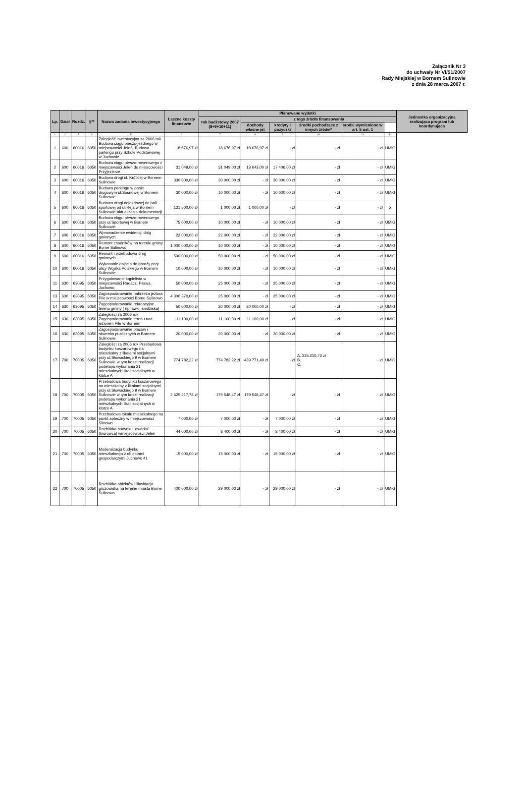Załącznik Nr 3
do uchwały Nr VI/51/2007
Rady Miejskiej w Bornem Sulinowie
z dnia 28 marca 2007 r.
| Lp. | Dział | Rozdz. | §** | Nazwa zadania inwestycyjnego | Łączne koszty finansowe | Planowane wydatki | | | | | | Jednostka organizacyjna realizująca program lub koordynująca |
| --- | --- | --- | --- | --- | --- | --- | --- | --- | --- | --- | --- | --- |
| | | | | | | rok budżetowy 2007 (8+9+10+11) | z tego źródła finansowania | | | | | |
| | | | | | | | dochody własne jst | kredyty i pożyczki | środki pochodzące z innych źródeł* | środki wymienione w art. 5 ust. 1 | | |
| 1 | 2 | 3 | 4 | 5 | 6 | 7 | 8 | 9 | 10 | 11 | 12 | |
| 1 | 600 | 60016 | 6050 | Zaległość inwestycyjna za 2006 rok Budowa ciągu pieszo-jezdnego w miejscowości Jeleń, Budowa parkingu przy Szkole Podstawowej w Juchowie | 18 676,97 zł | 18 676,97 zł | 18 676,97 zł | - zł | - zł | - zł | UMiG | |
| 2 | 600 | 60016 | 6050 | Budowa ciągu pieszo-rowerowego z miejscowości Jeleń do miejscowości Przyjezierze | 31 049,00 zł | 31 049,00 zł | 13 643,00 zł | 17 406,00 zł | - zł | - zł | UMiG | |
| 3 | 600 | 60016 | 6050 | Budowa drogi ul. Krótkiej w Bornem Sulinowie | 330 000,00 zł | 30 000,00 zł | - zł | 30 000,00 zł | - zł | - zł | UMiG | |
| 4 | 600 | 60016 | 6050 | Budowa parkingu w pasie drogowym ul.Sosnowej w Bornem Sulinowie | 30 000,00 zł | 10 000,00 zł | - zł | 10 000,00 zł | - zł | - zł | UMiG | |
| 5 | 600 | 60016 | 6050 | Budowa drogi dojazdowej do hali sportowej od ul.Reja w Bornem Sulinowie-aktualizacja dokumentacji | 131 500,00 zł | 1 000,00 zł | 1 000,00 zł | - zł | - zł | - zł | x | |
| 6 | 600 | 60016 | 6050 | Budowa ciągu pieszo-rowerowego przy ul.Sportowej w Bornem Sulinowie | 75 000,00 zł | 10 000,00 zł | - zł | 10 000,00 zł | - zł | - zł | UMiG | |
| 7 | 600 | 60016 | 6050 | Wprowadzenie ewidencji dróg gminnych | 22 000,00 zł | 22 000,00 zł | - zł | 22 000,00 zł | - zł | - zł | UMiG | |
| 8 | 600 | 60016 | 6050 | Remont chodników na terenie gminy Borne Sulinowo | 1 000 000,00 zł | 10 000,00 zł | - zł | 10 000,00 zł | - zł | - zł | UMiG | |
| 9 | 600 | 60016 | 6050 | Remont i przebudowa dróg gminnych | 500 000,00 zł | 50 000,00 zł | - zł | 50 000,00 zł | - zł | - zł | UMiG | |
| 10 | 600 | 60016 | 6050 | Wykonanie dojścia do garaży przy ulicy Wojska Polskiego w Bornem Sulinowie | 10 000,00 zł | 10 000,00 zł | - zł | 10 000,00 zł | - zł | - zł | UMiG | |
| 11 | 630 | 63095 | 6050 | Przygotowanie kąpielista w miejscowości Radacz, Piława, Juchowo | 50 000,00 zł | 25 000,00 zł | - zł | 25 000,00 zł | - zł | - zł | UMiG | |
| 13 | 630 | 63095 | 6050 | Zagospodarowanie nabrzeża jeziora Pile w miejscowości Borne Sulinowo | 4 300 370,00 zł | 25 000,00 zł | - zł | 25 000,00 zł | - zł | - zł | UMiG | |
| 14 | 630 | 63095 | 6050 | Zagospodarowanie rekreacyjne terenu gminy ( np.ławki, siedziska) | 50 000,00 zł | 20 000,00 zł | 20 000,00 zł | - zł | - zł | - zł | UMiG | |
| 15 | 630 | 63095 | 6050 | Zaległości za 2006 rok Zagospodarowanie terenu nad jeziorem Pile w Bornem | 11 100,00 zł | 11 100,00 zł | 11 100,00 zł | - zł | - zł | - zł | UMiG | |
| 16 | 630 | 63095 | 6050 | Zagospodarowanie placów i skwerów publicznych w Bornem Sulinowie | 20 000,00 zł | 20 000,00 zł | - zł | 20 000,00 zł | - zł | - zł | UMiG | |
| 17 | 700 | 70005 | 6050 | Zaległości za 2006 rok Przebudowa budynku koszarowego na mieszkalny z likalami socjalnymi przy ul.Słowackiego 9 w Bornem Sulinowie w tym koszt realizacji podetapu wykonania 21 mieszkalnych likali socjalnych w klatce A | 774 782,22 zł | 774 782,22 zł | 439 771,49 zł | - zł | A. 335.010,73 zł B. C. | - zł | UMiG | |
| 18 | 700 | 70005 | 6050 | Przebudowa budynku koszarowego na mieszkalny z likalami socjalnymi przy ul.Słowackiego 9 w Bornem Sulinowie w tym koszt realizacji podetapu wykonania 21 mieszkalnych likali socjalnych w klatce A | 2 625 217,78 zł | 179 548,47 zł | 179 548,47 zł | - zł | - zł | - zł | UMiG | |
| 19 | 700 | 70005 | 6050 | Przebudowa lokalu mieszkalnego na punkt apteczny w miejscowości Silnowo | 7 000,00 zł | 7 000,00 zł | - zł | 7 000,00 zł | - zł | - zł | UMiG | |
| 20 | 700 | 70005 | 6050 | Rozbiórka budynku "dworku"(biurowca) wmiejscowości Jeleń | 44 000,00 zł | 8 400,00 zł | - zł | 8 400,00 zł | - zł | - zł | UMiG | |
| 21 | 700 | 70005 | 6050 | Modernizacja budynku mieszkalnego z obiektami gospodarczymi Juchowo 41 | 15 000,00 zł | 15 000,00 zł | - zł | 15 000,00 zł | - zł | - zł | UMiG | |
| 22 | 700 | 70005 | 6050 | Rozbiórka obiektów i likwidacja gruzowiska na terenie miasta Borne Sulinowo | 400 000,00 zł | 29 000,00 zł | - zł | 29 000,00 zł | - zł | - zł | UMiG | |